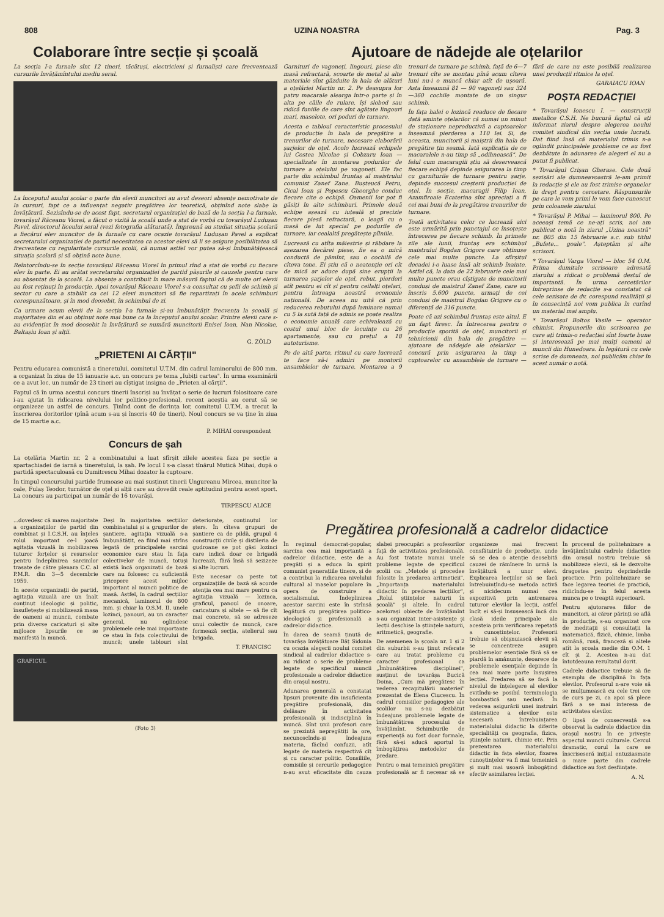808 UZINA NOASTRA Pag. 3
Colaborare între secție și școală
La secția I-a furnale sînt 12 tineri, tăcătuși, electricieni și furnaliști care frecventează cursurile învățămîntului mediu seral.
La începutul anului școlar o parte din elevii muncitori au avut deseori absențe nemotivate de la cursuri, fapt ce a influențat negativ pregătirea lor teoretică, obținînd note slabe la învățătură. Sezisîndu-se de acest fapt, secretarul organizației de bază de la secția I-a furnale, tovarășul Răceanu Viorel, a făcut o vizită la școală unde a stat de vorbă cu tovarășul Ludușan Pavel, directorul liceului seral (vezi fotografia alăturată). Împreună au studiat situația școlară a fiecărui elev muncitor de la furnale cu care ocazie tovarășul Ludușan Pavel a explicat secretarului organizației de partid necesitatea ca acestor elevi să li se asigure posibilitatea să frecventeze cu regularitate cursurile școlii, că numai astfel vor putea să-și îmbunătățească situația școlară și să obțină note bune.
Reîntorcîndu-se în secție tovarășul Răceanu Viorel în primul rînd a stat de vorbă cu fiecare elev în parte. Ei au arătat secretarului organizației de partid pășurile și cauzele pentru care au absentat de la școală. La absențe a contribuit în mare măsură faptul că de multe ori elevii au fost reținuți în producție. Apoi tovarășul Răceanu Viorel s-a consultat cu șefii de schimb și sector cu care a stabilit ca cei 12 elevi muncitori să fie repartizați în acele schimburi corespunzătoare, și în mod deosebit, în schimbul de zi.
Ca urmare acum elevii de la secția I-a furnale și-au îmbunătățit frecvența la școală și majoritatea din ei au obținut note mai bune ca la începutul anului școlar. Printre elevii care s-au evidențiat în mod deosebit la învățătură se numără muncitorii Enisei Ioan, Nan Nicolae, Baltașiu Ioan și alții.
G. ZÖLD
„PRIETENI AI CĂRȚII"
Pentru educarea comunistă a tineretului, comitetul U.T.M. din cadrul laminorului de 800 mm. a organizat în ziua de 15 ianuarie a.c. un concurs pe tema „Iubiți cartea". În urma examinării ce a avut loc, un număr de 23 tineri au cîștigat insigna de „Prieten al cărții".
Faptul că în urma acestui concurs tinerii înscriși au învățat o serie de lucruri folositoare care i-au ajutat în ridicarea nivelului lor politico-profesional, recent aceștia au cerut să se organizeze un astfel de concurs. Ținînd cont de dorința lor, comitetul U.T.M. a trecut la înscrierea doritorilor (pînă acum s-au și înscris 40 de tineri). Noul concurs se va ține în ziua de 15 martie a.c.
P. MIHAI corespondent
Concurs de șah
La oțelăria Martin nr. 2 a combinatului a luat sfîrșit zilele acestea faza pe secție a spartachiadei de iarnă a tineretului, la șah. Pe locul I s-a clasat tînărul Mutică Mihai, după o partidă spectaculoasă cu Dumitrescu Mihai dozator la cuptoare.
În timpul concursului partide frumoase au mai susținut tinerii Ungureanu Mircea, muncitor la oale, Fulaș Teodor, turnător de oțel și alții care au dovedit reale aptitudini pentru acest sport. La concurs au participat un număr de 16 tovarăși.
TIRPESCU ALICE
Ajutoare de nădejde ale oțelarilor
Garnituri de vagoneți, lingouri, piese din masă refractară, scoarte de metal și alte materiale sînt găzduite în hala de alături a oțelăriei Martin nr. 2. Pe deasupra lor patru macarale alearga într-o parte și în alta pe căile de rulare, își slobod sau ridică funiile de care sînt agățate lingouri mari, maselote, ori poduri de turnare.
Acesta e tabloul caracteristic procesului de producție în hala de pregătire a trenurilor de turnare, necesare elaborării șarjelor de oțel. Acolo lucrează echipele lui Costea Nicolae și Cobzaru Ioan — specializate în montarea podurilor de turnare a oțelului pe vagoneți. Ele fac parte din schimbul fruntaș al maistrului comunist Zanef Zane. Bușteucă Petru, Cical Ioan și Popescu Gheorghe conduc fiecare cite o echipă. Oamenii lor pot fi găsiți în alte schimburi. Primele două echipe așează cu iuțeală și precizie fiecare piesă refractară, o leagă cu o masă de lut special pe podurile de turnare, iar cealaltă pregătește pîlniile.
Lucrează cu atîta măiestrie și răbdare la așezarea fiecărei piese, fie ea o mică conductă de pămînt, sau o cochilă de cîteva tone. Ei știu că o neatenție ori cît de mică ar aduce după sine erupții la turnarea șarjelor de oțel, rebut, pierderi atît pentru ei cît și pentru ceilalți oțelari, pentru întreaga noastră economie națională. De aceea nu uită că prin reducerea rebutului după laminare numai cu 5 la sută față de admis se poate realiza o economie anuală care echivalează cu costul unui bloc de locuințe cu 26 apartamente, sau cu prețul a 18 autoturisme.
Pe de altă parte, ritmul cu care lucrează te face să-i admiri pe montorii ansamblelor de turnare. Montarea a 9 trenuri de turnare pe schimb, față de 6—7 trenuri cîte se montau pînă acum cîteva luni nu-i o muncă chiar atît de ușoară. Asta înseamnă 81 — 90 vagoneți sau 324—360 cochile montate de un singur schimb.
În fața halei o lozincă readuce de fiecare dată aminte oțelarilor că numai un minut de staționare neproductivă a cuptoarelor înseamnă pierderea a 110 lei. Și, de aceasta, muncitorii și maiștrii din hala de pregătire țin seamă. Iată explicația de ce macaralele n-au timp să „odihnească". De felul cum macaragiii știu să deservească fiecare echipă depinde asigurarea la timp cu garniturile de turnare pentru șarje, depinde succesul creșterii producției de oțel. În secție, macaragii Filip Ioan, Azamfiroaie Ecaterina sînt apreciați a fi cei mai buni de la pregătirea trenurilor de turnare.
Toată activitatea celor ce lucrează aici este urmărită prin punctajul ce însoțește întrecerea pe fiecare schimb. În primele zile ale lunii, fruntaș era schimbul maistrului Bogdan Grigore care obținuse cele mai multe puncte. La sfîrșitul decadei i-o luase însă alt schimb înainte. Astfel că, la data de 22 februarie cele mai multe puncte erau cîștigate de muncitorii conduși de maistrul Zanef Zane, care au înscris 5.600 puncte, urmați de cei conduși de maistrul Bogdan Grigore cu o diferență de 316 puncte.
Poate că azi schimbul fruntaș este altul. E un fapt firesc. În întrecerea pentru o producție sporită de oțel, muncitorii și tehnicienii din hala de pregătire — ajutoare de nădejde ale oțelarilor — concură prin asigurarea la timp a cuptoarelor cu ansamblele de turnare — fără de care nu este posibilă realizarea unei producții ritmice la oțel.
GARAIACU IOAN
POȘTA REDACȚIEI
* Tovarășul Ionescu I. — construcții metalice C.S.H. Ne bucură faptul că ați informat ziarul despre alegerea noului comitet sindical din secția unde lucrați. Dat fiind însă că materialul trimis n-a oglindit principalele probleme ce au fost dezbătute în adunarea de alegeri el nu a putut fi publicat.
* Tovarășul Crișan Gherase. Cele două sezisări ale dumneavoastră le-am primit la redacție și ele au fost trimise organelor în drept pentru cercetare. Răspunsurile pe care le vom primi le vom face cunoscut prin coloanele ziarului.
* Tovarășul P. Mihai — laminorul 800. Pe aceeași temă ce ne-ați scris, noi am publicat o notă în ziarul „Uzina noastră" nr. 805 din 15 februarie a.c. sub titlul „Bufete... goale". Așteptăm și alte scrisori.
* Tovarășul Varga Viorel — bloc 54 O.M. Prima dumitale scrisoare adresată ziarului a ridicat o problemă destul de importantă. În urma cercetărilor întreprinse de redacție s-a constatat că cele sezisate de dv. corespund realității și în consecință noi vom publica în curînd un material mai amplu.
* Tovarășul Boltoș Vasile — operator chimist. Propunerile din scrisoarea pe care ați trimis-o redacției sînt foarte bune și interesează pe mai mulți oameni ai muncii din Hunedoara. În legătură cu cele scrise de dumneata, noi publicăm chiar în acest număr o notă.
...dovedesc că marea majoritate a organizațiilor de partid din combinat și I.C.S.H. au înțeles rolul important ce-l joacă agitația vizuală în mobilizarea tuturor forțelor și resurselor pentru îndeplinirea sarcinilor trasate de către plenara C.C. al P.M.R. din 3—5 decembrie 1959.
În aceste organizații de partid, agitația vizuală are un înalt conținut ideologic și politic, însuflețește și mobilizează masa de oameni ai muncii, combate prin diverse caricaturi și alte mijloace lipsurile ce se manifestă în muncă.
Deși în majoritatea secțiilor combinatului și a grupurilor de șantiere, agitația vizuală s-a îmbunătățit, ea fiind mai strîns legată de principalele sarcini economice care stau în fața colectivelor de muncă, totuși există încă organizații de bază care nu folosesc cu suficientă pricepere acest mijloc important al muncii politice de masă. Astfel, în cadrul secțiilor mecanică, laminorul de 800 mm. și chiar la O.S.M. II, unele lozinci, panouri, au un caracter general, nu oglindesc problemele cele mai importante ce stau în fața colectivului de muncă; unele tablouri sînt deteriorate, conținutul lor șters. În cîteva grupuri de șantiere ca de pildă, grupul 4 construcții civile și distileria de gudroane se pot găsi lozinci care indică doar ce brigadă lucrează, fără însă să sezizeze și alte lucruri.
Este necesar ca peste tot organizațiile de bază să acorde atenția cea mai mare pentru ca agitația vizuală — lozinca, graficul, panoul de onoare, caricatura și altele — să fie cît mai concrete, să se adreseze unui colectiv de muncă, care formează secția, atelierul sau brigada.
T. FRANCISC
GRAFICUL
(Foto 3)
Pregătirea profesională a cadrelor didactice
În regimul democrat-popular, sarcina cea mai importantă a cadrelor didactice, este de a pregăti și a educa în spirit comunist generațiile tinere, și de a contribui la ridicarea nivelului cultural al maselor populare în opera de construire a socialismului. Îndeplinirea acestor sarcini este în strînsă legătură cu pregătirea politico-ideologică și profesională a cadrelor didactice.
În darea de seamă ținută de tovarășa învățătoare Băț Sidonia cu ocazia alegerii noului comitet sindical al cadrelor didactice s-au ridicat o serie de probleme legate de specificul muncii profesionale a cadrelor didactice din orașul nostru.
Adunarea generală a constatat lipsuri provenite din insuficienta pregătire profesională, din delăsare în activitatea profesională și indisciplină în muncă. Sînt unii profesori care se prezintă nepregătiți la ore, necunoscîndu-și îndeajuns materia, făcînd confuzii, atît legate de materia respectivă cît și cu caracter politic. Consiliile, comisiile și cercurile pedagogice n-au avut eficacitate din cauza slabei preocupări a profesorilor față de activitatea profesională. Au fost tratate numai unele probleme legate de specificul școlii ca: „Metode și procedee folosite în predarea aritmeticii", „Importanța materialului didactic în predarea lecțiilor", „Rolul științelor naturii în școală" și altele. În cadrul acelorași obiecte de învățămînt s-au organizat inter-asistențe și lecții deschise la științele naturii, aritmetică, geografie.
De asemenea la școala nr. 1 și 2 din suburbii s-au ținut referate care au tratat probleme cu caracter profesional ca „Îmbunătățirea disciplinei", susținut de tovarășa Bucică Doina, „Cum mă pregătesc în vederea recapitulării materiei" prezentat de Elena Ciucescu. În cadrul comisiilor pedagogice ale școlilor nu s-au dezbătut îndeajuns problemele legate de îmbunătățirea procesului de învățămînt. Schimburile de experiență au fost doar formale, fără să-și aducă aportul în îmbogățirea metodelor de predare.
Pentru o mai temeinică pregătire profesională ar fi necesar să se organizeze mai frecvent consfătuirile de producție, unde să se dea o atenție deosebită cauzei de rămînere în urmă la învățătură a unor elevi. Explicarea lecțiilor să se facă întrebuințîndu-se metoda activă și nicidecum numai cea expozitivă prin antrenarea tuturor elevilor la lecții, astfel încît ei să-și însușească încă din clasă ideile principale ale acesteia prin verificarea repetată a cunoștințelor. Profesorii trebuie să obișnuiască elevii să se concentreze asupra problemelor esențiale fără să se piardă în amănunte, deoarece de problemele esențiale depinde în cea mai mare parte însușirea lecției. Predarea să se facă la nivelul de înțelegere al elevilor evitîndu-se posibil terminologia bombastică sau neclară. În vederea asigurării unei instruiri sistematice a elevilor este necesară întrebuințarea materialului didactic la diferite specialități ca geografia, fizica, științele naturii, chimie etc. Prin prezentarea materialului didactic în fața elevilor, fixarea cunoștințelor va fi mai temeinică și mult mai ușoară îmbogățind efectiv asimilarea lecției.
În procesul de politehnizare a învățămîntului cadrele didactice din orașul nostru trebuie să mobilizeze elevii, să le dezvolte dragostea pentru deprinderile practice. Prin politehnizare se face legarea teoriei de practică, ridicîndu-se în felul acesta munca pe o treaptă superioară.
Pentru ajutorarea fiilor de muncitori, ai căror părinți se află în producție, s-au organizat ore de meditații și consultații la matematică, fizică, chimie, limba română, rusă, franceză și altele atît la școala medie din O.M. 1 cît și 2. Acestea n-au dat întotdeauna rezultatul dorit.
Cadrele didactice trebuie să fie exemplu de disciplină în fața elevilor. Profesorul n-are voie să se mulțumească cu cele trei ore de curs pe zi, ca apoi să plece fără a se mai interesa de activitatea elevilor.
O lipsă de consecvență s-a observat la cadrele didactice din orașul nostru în ce privește aspectul muncii culturale. Cercul dramatic, corul la care se înscriseseră inițial entuziasmate o mare parte din cadrele didactice au fost desființate.
A. N.